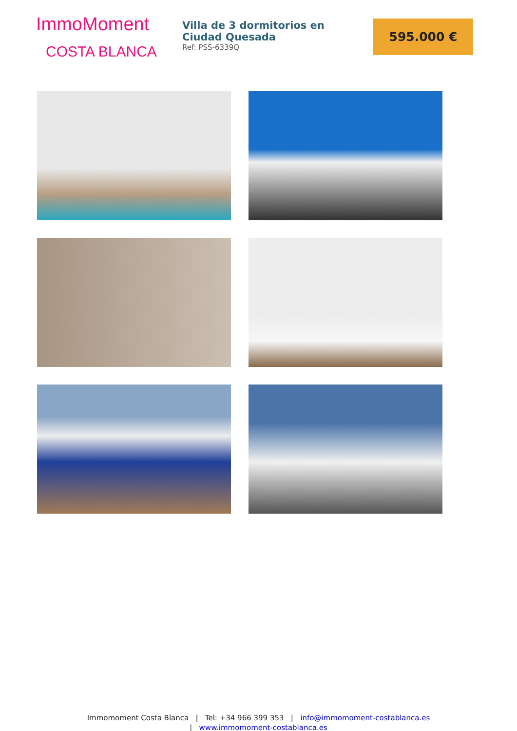ImmoMoment
COSTA BLANCA
Villa de 3 dormitorios en Ciudad Quesada
Ref: PSS-6339Q
595.000 €
Immomoment Costa Blanca | Tel: +34 966 399 353 | info@immomoment-costablanca.es
| www.immomoment-costablanca.es